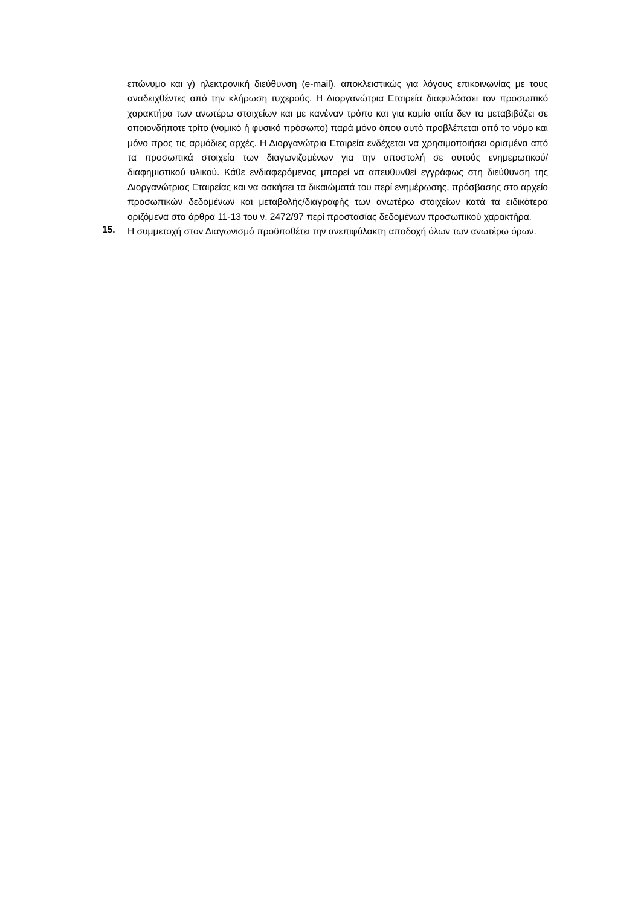επώνυμο και γ) ηλεκτρονική διεύθυνση (e-mail), αποκλειστικώς για λόγους επικοινωνίας με τους αναδειχθέντες από την κλήρωση τυχερούς. Η Διοργανώτρια Εταιρεία διαφυλάσσει τον προσωπικό χαρακτήρα των ανωτέρω στοιχείων και με κανέναν τρόπο και για καμία αιτία δεν τα μεταβιβάζει σε οποιονδήποτε τρίτο (νομικό ή φυσικό πρόσωπο) παρά μόνο όπου αυτό προβλέπεται από το νόμο και μόνο προς τις αρμόδιες αρχές. Η Διοργανώτρια Εταιρεία ενδέχεται να χρησιμοποιήσει ορισμένα από τα προσωπικά στοιχεία των διαγωνιζομένων για την αποστολή σε αυτούς ενημερωτικού/διαφημιστικού υλικού. Κάθε ενδιαφερόμενος μπορεί να απευθυνθεί εγγράφως στη διεύθυνση της Διοργανώτριας Εταιρείας και να ασκήσει τα δικαιώματά του περί ενημέρωσης, πρόσβασης στο αρχείο προσωπικών δεδομένων και μεταβολής/διαγραφής των ανωτέρω στοιχείων κατά τα ειδικότερα οριζόμενα στα άρθρα 11-13 του ν. 2472/97 περί προστασίας δεδομένων προσωπικού χαρακτήρα.
15.
Η συμμετοχή στον Διαγωνισμό προϋποθέτει την ανεπιφύλακτη αποδοχή όλων των ανωτέρω όρων.